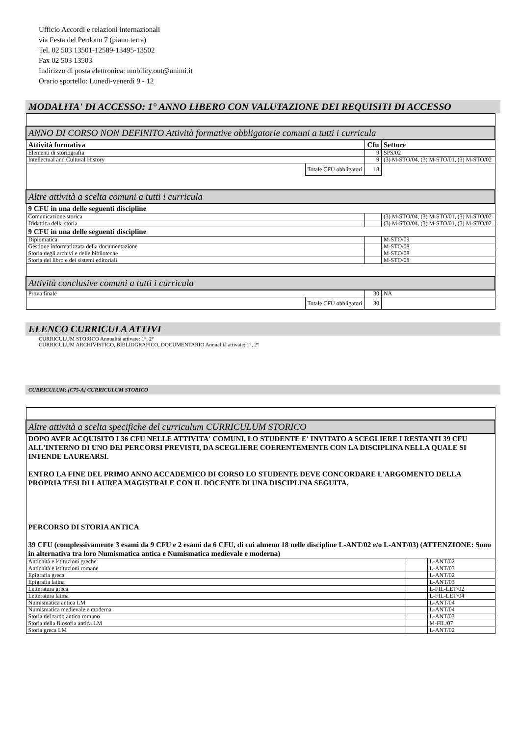Ufficio Accordi e relazioni internazionali
via Festa del Perdono 7 (piano terra)
Tel. 02 503 13501-12589-13495-13502
Fax 02 503 13503
Indirizzo di posta elettronica: mobility.out@unimi.it
Orario sportello: Lunedì-venerdì 9 - 12
MODALITA' DI ACCESSO: 1° ANNO LIBERO CON VALUTAZIONE DEI REQUISITI DI ACCESSO
| ANNO DI CORSO NON DEFINITO Attività formative obbligatorie comuni a tutti i curricula | | | |
| Attività formativa | | Cfu | Settore |
| Elementi di storiografia | | 9 | SPS/02 |
| Intellectual and Cultural History | | 9 | (3) M-STO/04, (3) M-STO/01, (3) M-STO/02 |
| | Totale CFU obbligatori | 18 | |
| Altre attività a scelta comuni a tutti i curricula | | | |
| 9 CFU in una delle seguenti discipline | | | |
| Comunicazione storica | | | (3) M-STO/04, (3) M-STO/01, (3) M-STO/02 |
| Didattica della storia | | | (3) M-STO/04, (3) M-STO/01, (3) M-STO/02 |
| 9 CFU in una delle seguenti discipline | | | |
| Diplomatica | | | M-STO/09 |
| Gestione informatizzata della documentazione | | | M-STO/08 |
| Storia degli archivi e delle biblioteche | | | M-STO/08 |
| Storia del libro e dei sistemi editoriali | | | M-STO/08 |
| Attività conclusive comuni a tutti i curricula | | | |
| Prova finale | | 30 | NA |
| | Totale CFU obbligatori | 30 | |
ELENCO CURRICULA ATTIVI
CURRICULUM STORICO Annualità attivate: 1°, 2°
CURRICULUM ARCHIVISTICO, BIBLIOGRAFICO, DOCUMENTARIO Annualità attivate: 1°, 2°
CURRICULUM: [C75-A] CURRICULUM STORICO
| Altre attività a scelta specifiche del curriculum CURRICULUM STORICO | | |
| DOPO AVER ACQUISITO I 36 CFU NELLE ATTIVITA' COMUNI, LO STUDENTE E' INVITATO A SCEGLIERE I RESTANTI 39 CFU ALL'INTERNO DI UNO DEI PERCORSI PREVISTI, DA SCEGLIERE COERENTEMENTE CON LA DISCIPLINA NELLA QUALE SI INTENDE LAUREARSI. ENTRO LA FINE DEL PRIMO ANNO ACCADEMICO DI CORSO LO STUDENTE DEVE CONCORDARE L'ARGOMENTO DELLA PROPRIA TESI DI LAUREA MAGISTRALE CON IL DOCENTE DI UNA DISCIPLINA SEGUITA. PERCORSO DI STORIA ANTICA 39 CFU (complessivamente 3 esami da 9 CFU e 2 esami da 6 CFU, di cui almeno 18 nelle discipline L-ANT/02 e/o L-ANT/03) (ATTENZIONE: Sono in alternativa tra loro Numismatica antica e Numismatica medievale e moderna) | | |
| Antichità e istituzioni greche | | L-ANT/02 |
| Antichità e istituzioni romane | | L-ANT/03 |
| Epigrafia greca | | L-ANT/02 |
| Epigrafia latina | | L-ANT/03 |
| Letteratura greca | | L-FIL-LET/02 |
| Letteratura latina | | L-FIL-LET/04 |
| Numismatica antica LM | | L-ANT/04 |
| Numismatica medievale e moderna | | L-ANT/04 |
| Storia del tardo antico romano | | L-ANT/03 |
| Storia della filosofia antica LM | | M-FIL/07 |
| Storia greca LM | | L-ANT/02 |